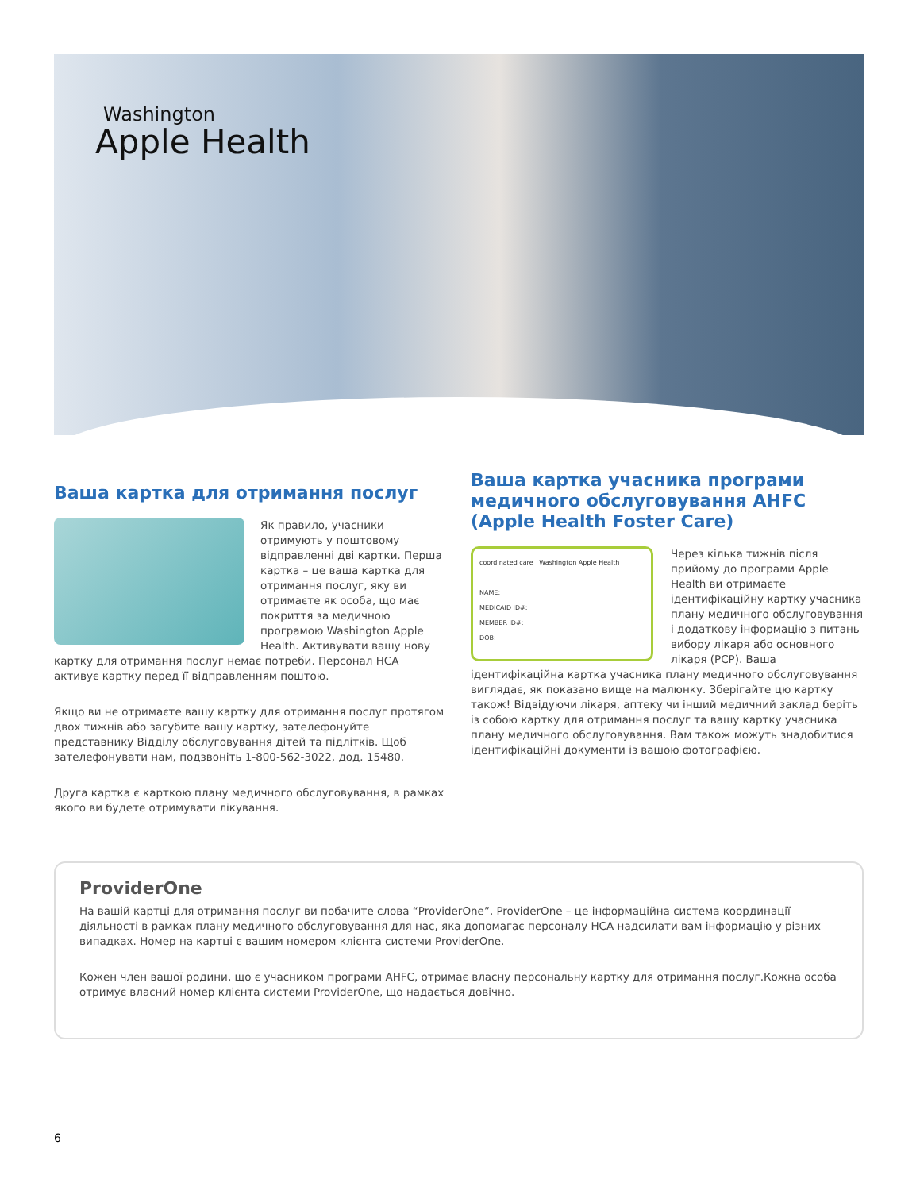Washington
Apple Health
Ваша картка для отримання послуг
Як правило, учасники отримують у поштовому відправленні дві картки. Перша картка – це ваша картка для отримання послуг, яку ви отримаєте як особа, що має покриття за медичною програмою Washington Apple Health. Активувати вашу нову картку для отримання послуг немає потреби. Персонал HCA активує картку перед її відправленням поштою.
Якщо ви не отримаєте вашу картку для отримання послуг протягом двох тижнів або загубите вашу картку, зателефонуйте представнику Відділу обслуговування дітей та підлітків. Щоб зателефонувати нам, подзвоніть 1-800-562-3022, дод. 15480.
Друга картка є карткою плану медичного обслуговування, в рамках якого ви будете отримувати лікування.
Ваша картка учасника програми медичного обслуговування AHFC (Apple Health Foster Care)
coordinated care Washington Apple Health
NAME:
MEDICAID ID#:
MEMBER ID#:
DOB:
Через кілька тижнів після прийому до програми Apple Health ви отримаєте ідентифікаційну картку учасника плану медичного обслуговування і додаткову інформацію з питань вибору лікаря або основного лікаря (PCP). Ваша ідентифікаційна картка учасника плану медичного обслуговування виглядає, як показано вище на малюнку. Зберігайте цю картку також! Відвідуючи лікаря, аптеку чи інший медичний заклад беріть із собою картку для отримання послуг та вашу картку учасника плану медичного обслуговування. Вам також можуть знадобитися ідентифікаційні документи із вашою фотографією.
ProviderOne
На вашій картці для отримання послуг ви побачите слова “ProviderOne”. ProviderOne – це інформаційна система координації діяльності в рамках плану медичного обслуговування для нас, яка допомагає персоналу HCA надсилати вам інформацію у різних випадках. Номер на картці є вашим номером клієнта системи ProviderOne.
Кожен член вашої родини, що є учасником програми AHFC, отримає власну персональну картку для отримання послуг.Кожна особа отримує власний номер клієнта системи ProviderOne, що надається довічно.
6